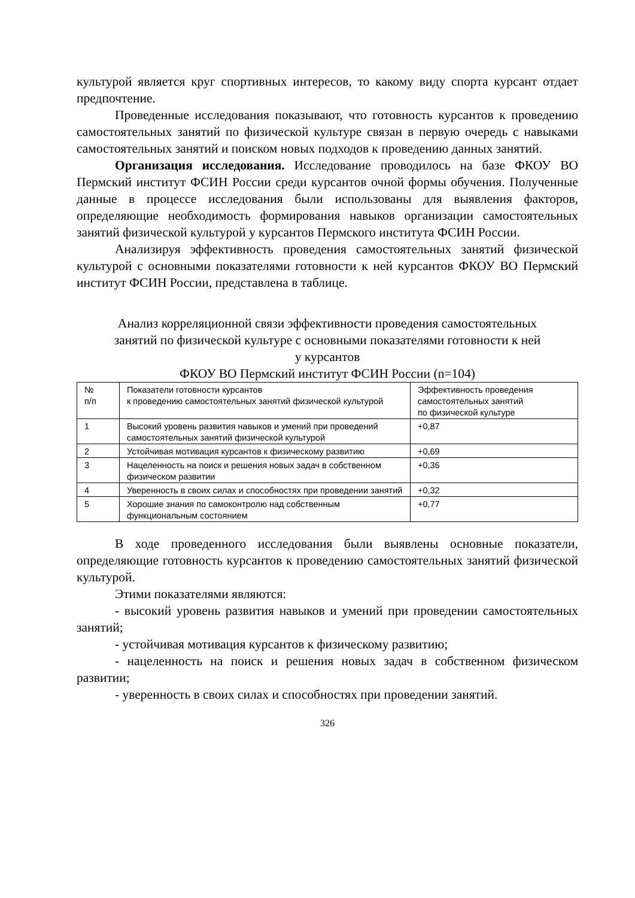культурой является круг спортивных интересов, то какому виду спорта курсант отдает предпочтение.
Проведенные исследования показывают, что готовность курсантов к проведению самостоятельных занятий по физической культуре связан в первую очередь с навыками самостоятельных занятий и поиском новых подходов к проведению данных занятий.
Организация исследования. Исследование проводилось на базе ФКОУ ВО Пермский институт ФСИН России среди курсантов очной формы обучения. Полученные данные в процессе исследования были использованы для выявления факторов, определяющие необходимость формирования навыков организации самостоятельных занятий физической культурой у курсантов Пермского института ФСИН России.
Анализируя эффективность проведения самостоятельных занятий физической культурой с основными показателями готовности к ней курсантов ФКОУ ВО Пермский институт ФСИН России, представлена в таблице.
Анализ корреляционной связи эффективности проведения самостоятельных занятий по физической культуре с основными показателями готовности к ней у курсантов
ФКОУ ВО Пермский институт ФСИН России (n=104)
| № п/п | Показатели готовности курсантов к проведению самостоятельных занятий физической культурой | Эффективность проведения самостоятельных занятий по физической культуре |
| 1 | Высокий уровень развития навыков и умений при проведений самостоятельных занятий физической культурой | +0,87 |
| 2 | Устойчивая мотивация курсантов к физическому развитию | +0,69 |
| 3 | Нацеленность на поиск и решения новых задач в собственном физическом развитии | +0,36 |
| 4 | Уверенность в своих силах и способностях при проведении занятий | +0,32 |
| 5 | Хорошие знания по самоконтролю над собственным функциональным состоянием | +0,77 |
В ходе проведенного исследования были выявлены основные показатели, определяющие готовность курсантов к проведению самостоятельных занятий физической культурой.
Этими показателями являются:
- высокий уровень развития навыков и умений при проведении самостоятельных занятий;
- устойчивая мотивация курсантов к физическому развитию;
- нацеленность на поиск и решения новых задач в собственном физическом развитии;
- уверенность в своих силах и способностях при проведении занятий.
326